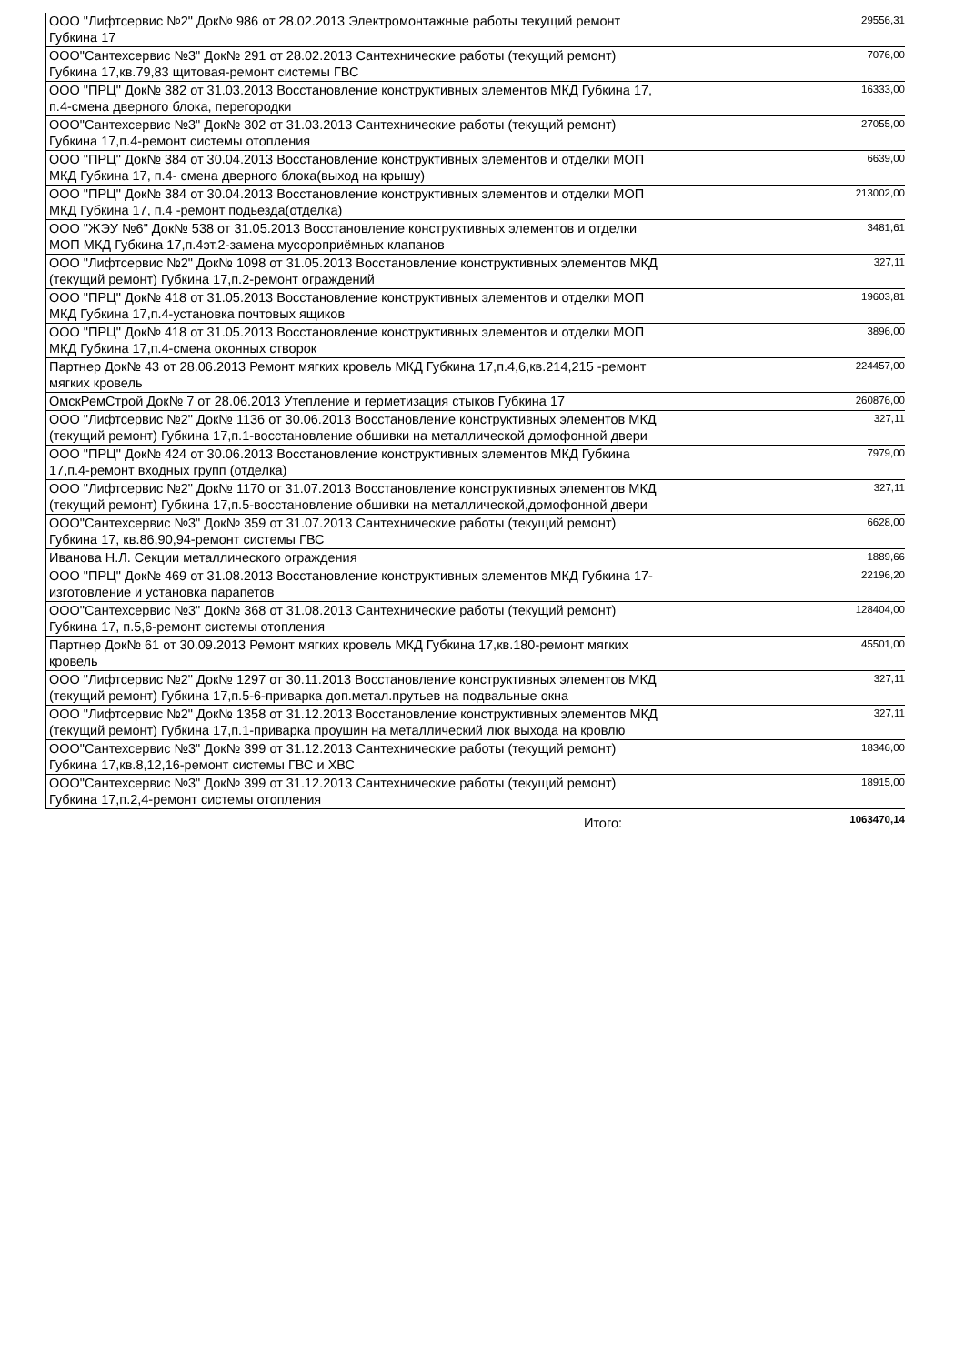| ООО "Лифтсервис №2" Док№ 986 от 28.02.2013 Электромонтажные работы текущий ремонт Губкина 17 | 29556,31 |
| ООО"Сантехсервис №3" Док№ 291 от 28.02.2013 Сантехнические работы (текущий ремонт) Губкина 17,кв.79,83 щитовая-ремонт системы ГВС | 7076,00 |
| ООО "ПРЦ" Док№ 382 от 31.03.2013 Восстановление конструктивных элементов МКД Губкина 17, п.4-смена дверного блока, перегородки | 16333,00 |
| ООО"Сантехсервис №3" Док№ 302 от 31.03.2013 Сантехнические работы (текущий ремонт) Губкина 17,п.4-ремонт системы отопления | 27055,00 |
| ООО "ПРЦ" Док№ 384 от 30.04.2013 Восстановление конструктивных элементов и отделки МОП МКД Губкина 17, п.4- смена дверного блока(выход на крышу) | 6639,00 |
| ООО "ПРЦ" Док№ 384 от 30.04.2013 Восстановление конструктивных элементов и отделки МОП МКД Губкина 17, п.4 -ремонт подьезда(отделка) | 213002,00 |
| ООО "ЖЭУ №6" Док№ 538 от 31.05.2013 Восстановление конструктивных элементов и отделки МОП МКД Губкина 17,п.4эт.2-замена мусороприёмных клапанов | 3481,61 |
| ООО "Лифтсервис №2" Док№ 1098 от 31.05.2013 Восстановление конструктивных элементов МКД (текущий ремонт) Губкина 17,п.2-ремонт ограждений | 327,11 |
| ООО "ПРЦ" Док№ 418 от 31.05.2013 Восстановление конструктивных элементов и отделки МОП МКД Губкина 17,п.4-установка почтовых ящиков | 19603,81 |
| ООО "ПРЦ" Док№ 418 от 31.05.2013 Восстановление конструктивных элементов и отделки МОП МКД Губкина 17,п.4-смена оконных створок | 3896,00 |
| Партнер Док№ 43 от 28.06.2013 Ремонт мягких кровель МКД Губкина 17,п.4,6,кв.214,215 -ремонт мягких кровель | 224457,00 |
| ОмскРемСтрой Док№ 7 от 28.06.2013 Утепление и герметизация стыков Губкина 17 | 260876,00 |
| ООО "Лифтсервис №2" Док№ 1136 от 30.06.2013 Восстановление конструктивных элементов МКД (текущий ремонт) Губкина 17,п.1-восстановление обшивки на металлической домофонной двери | 327,11 |
| ООО "ПРЦ" Док№ 424 от 30.06.2013 Восстановление конструктивных элементов МКД Губкина 17,п.4-ремонт входных групп (отделка) | 7979,00 |
| ООО "Лифтсервис №2" Док№ 1170 от 31.07.2013 Восстановление конструктивных элементов МКД (текущий ремонт) Губкина 17,п.5-восстановление обшивки на металлической,домофонной двери | 327,11 |
| ООО"Сантехсервис №3" Док№ 359 от 31.07.2013 Сантехнические работы (текущий ремонт) Губкина 17, кв.86,90,94-ремонт системы ГВС | 6628,00 |
| Иванова Н.Л. Секции металлического ограждения | 1889,66 |
| ООО "ПРЦ" Док№ 469 от 31.08.2013 Восстановление конструктивных элементов МКД Губкина 17-изготовление и установка парапетов | 22196,20 |
| ООО"Сантехсервис №3" Док№ 368 от 31.08.2013 Сантехнические работы (текущий ремонт) Губкина 17, п.5,6-ремонт системы отопления | 128404,00 |
| Партнер Док№ 61 от 30.09.2013 Ремонт мягких кровель МКД Губкина 17,кв.180-ремонт мягких кровель | 45501,00 |
| ООО "Лифтсервис №2" Док№ 1297 от 30.11.2013 Восстановление конструктивных элементов МКД (текущий ремонт) Губкина 17,п.5-6-приварка доп.метал.прутьев на подвальные окна | 327,11 |
| ООО "Лифтсервис №2" Док№ 1358 от 31.12.2013 Восстановление конструктивных элементов МКД (текущий ремонт) Губкина 17,п.1-приварка проушин на металлический люк выхода на кровлю | 327,11 |
| ООО"Сантехсервис №3" Док№ 399 от 31.12.2013 Сантехнические работы (текущий ремонт) Губкина 17,кв.8,12,16-ремонт системы ГВС и ХВС | 18346,00 |
| ООО"Сантехсервис №3" Док№ 399 от 31.12.2013 Сантехнические работы (текущий ремонт) Губкина 17,п.2,4-ремонт системы отопления | 18915,00 |
| Итого: | 1063470,14 |